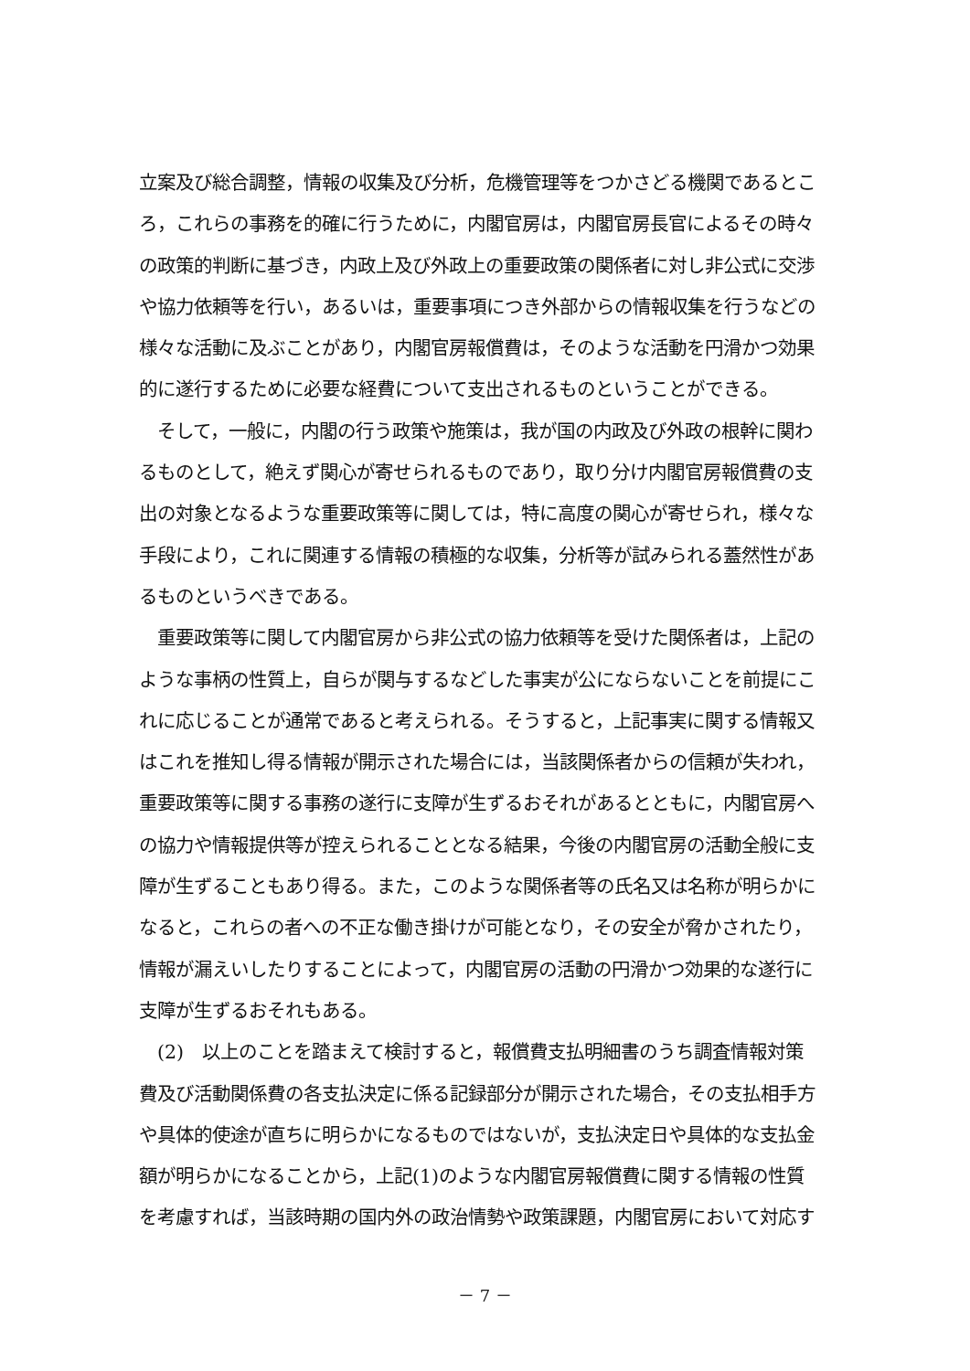立案及び総合調整，情報の収集及び分析，危機管理等をつかさどる機関であるとこ
ろ，これらの事務を的確に行うために，内閣官房は，内閣官房長官によるその時々
の政策的判断に基づき，内政上及び外政上の重要政策の関係者に対し非公式に交渉
や協力依頼等を行い，あるいは，重要事項につき外部からの情報収集を行うなどの
様々な活動に及ぶことがあり，内閣官房報償費は，そのような活動を円滑かつ効果
的に遂行するために必要な経費について支出されるものということができる。
　そして，一般に，内閣の行う政策や施策は，我が国の内政及び外政の根幹に関わ
るものとして，絶えず関心が寄せられるものであり，取り分け内閣官房報償費の支
出の対象となるような重要政策等に関しては，特に高度の関心が寄せられ，様々な
手段により，これに関連する情報の積極的な収集，分析等が試みられる蓋然性があ
るものというべきである。
　重要政策等に関して内閣官房から非公式の協力依頼等を受けた関係者は，上記の
ような事柄の性質上，自らが関与するなどした事実が公にならないことを前提にこ
れに応じることが通常であると考えられる。そうすると，上記事実に関する情報又
はこれを推知し得る情報が開示された場合には，当該関係者からの信頼が失われ，
重要政策等に関する事務の遂行に支障が生ずるおそれがあるとともに，内閣官房へ
の協力や情報提供等が控えられることとなる結果，今後の内閣官房の活動全般に支
障が生ずることもあり得る。また，このような関係者等の氏名又は名称が明らかに
なると，これらの者への不正な働き掛けが可能となり，その安全が脅かされたり，
情報が漏えいしたりすることによって，内閣官房の活動の円滑かつ効果的な遂行に
支障が生ずるおそれもある。
　(2)　以上のことを踏まえて検討すると，報償費支払明細書のうち調査情報対策
費及び活動関係費の各支払決定に係る記録部分が開示された場合，その支払相手方
や具体的使途が直ちに明らかになるものではないが，支払決定日や具体的な支払金
額が明らかになることから，上記(1)のような内閣官房報償費に関する情報の性質
を考慮すれば，当該時期の国内外の政治情勢や政策課題，内閣官房において対応す
－ 7 －